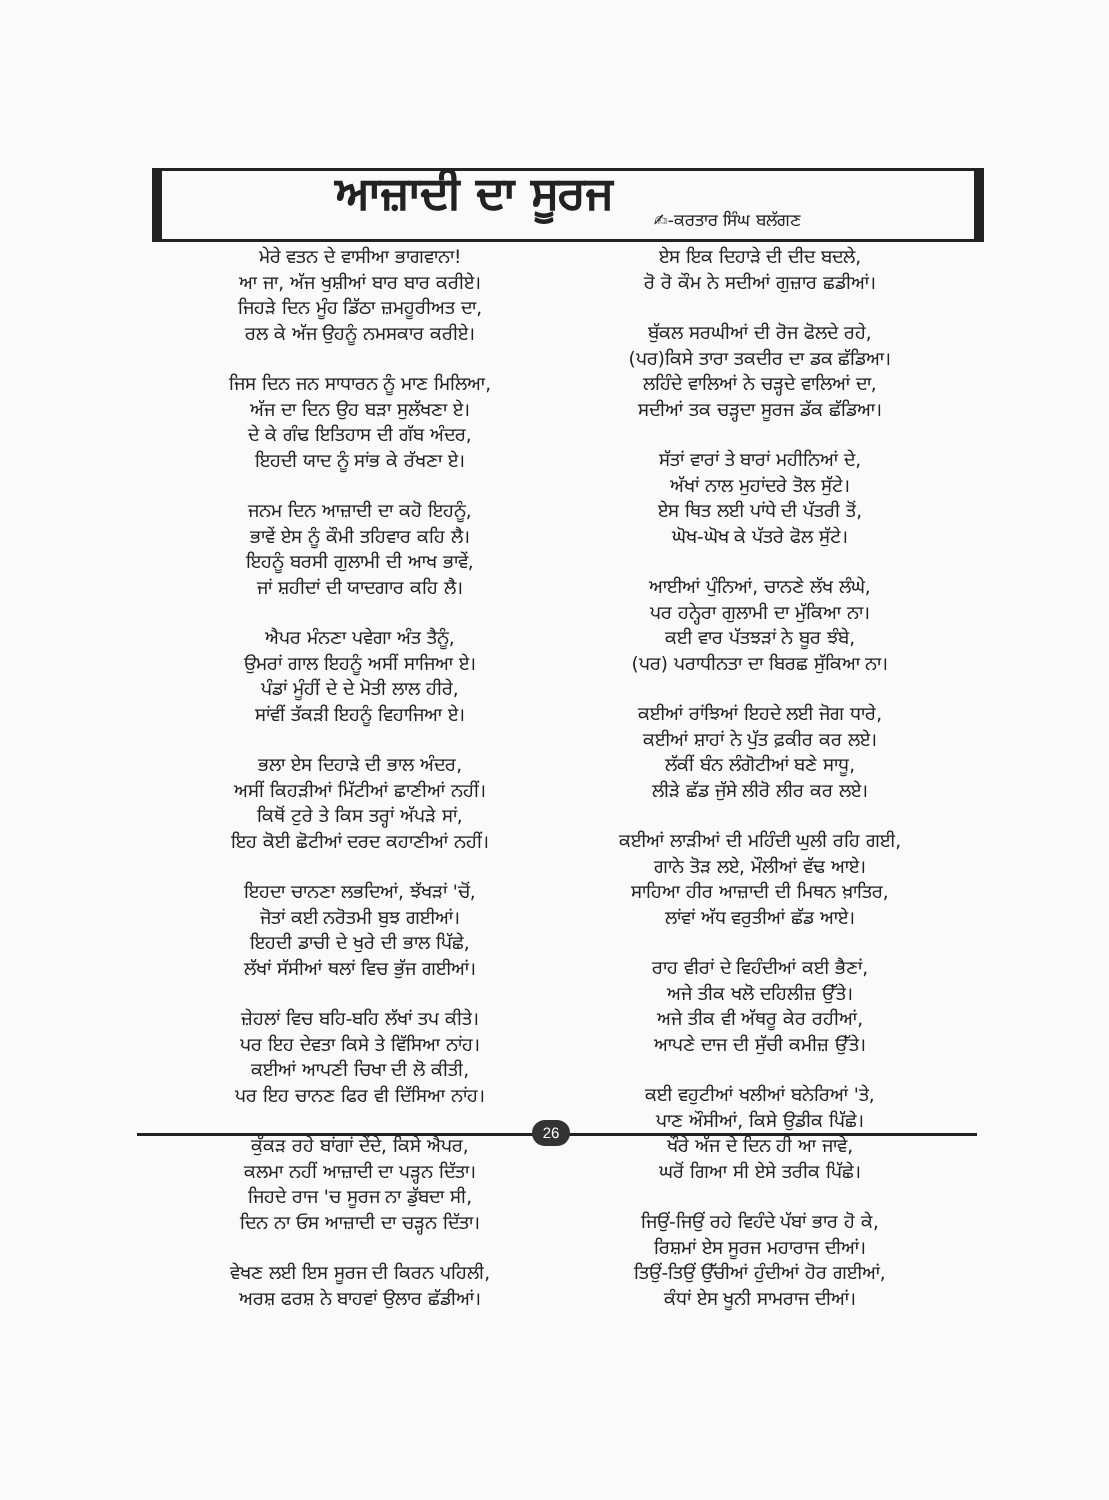ਆਜ਼ਾਦੀ ਦਾ ਸੂਰਜ
✍-ਕਰਤਾਰ ਸਿੰਘ ਬਲੱਗਣ
ਮੇਰੇ ਵਤਨ ਦੇ ਵਾਸੀਆ ਭਾਗਵਾਨਾ!
ਆ ਜਾ, ਅੱਜ ਖੁਸ਼ੀਆਂ ਬਾਰ ਬਾਰ ਕਰੀਏ।
ਜਿਹੜੇ ਦਿਨ ਮੂੰਹ ਡਿੱਠਾ ਜ਼ਮਹੂਰੀਅਤ ਦਾ,
ਰਲ ਕੇ ਅੱਜ ਉਹਨੂੰ ਨਮਸਕਾਰ ਕਰੀਏ।
ਜਿਸ ਦਿਨ ਜਨ ਸਾਧਾਰਨ ਨੂੰ ਮਾਣ ਮਿਲਿਆ,
ਅੱਜ ਦਾ ਦਿਨ ਉਹ ਬੜਾ ਸੁਲੱਖਣਾ ਏ।
ਦੇ ਕੇ ਗੰਢ ਇਤਿਹਾਸ ਦੀ ਗੱਬ ਅੰਦਰ,
ਇਹਦੀ ਯਾਦ ਨੂੰ ਸਾਂਭ ਕੇ ਰੱਖਣਾ ਏ।
ਜਨਮ ਦਿਨ ਆਜ਼ਾਦੀ ਦਾ ਕਹੋ ਇਹਨੂੰ,
ਭਾਵੇਂ ਏਸ ਨੂੰ ਕੌਮੀ ਤਹਿਵਾਰ ਕਹਿ ਲੈ।
ਇਹਨੂੰ ਬਰਸੀ ਗੁਲਾਮੀ ਦੀ ਆਖ ਭਾਵੇਂ,
ਜਾਂ ਸ਼ਹੀਦਾਂ ਦੀ ਯਾਦਗਾਰ ਕਹਿ ਲੈ।
ਐਪਰ ਮੰਨਣਾ ਪਵੇਗਾ ਅੰਤ ਤੈਨੂੰ,
ਉਮਰਾਂ ਗਾਲ ਇਹਨੂੰ ਅਸੀਂ ਸਾਜਿਆ ਏ।
ਪੰਡਾਂ ਮੂੰਹੀਂ ਦੇ ਦੇ ਮੋਤੀ ਲਾਲ ਹੀਰੇ,
ਸਾਂਵੀਂ ਤੱਕੜੀ ਇਹਨੂੰ ਵਿਹਾਜਿਆ ਏ।
ਭਲਾ ਏਸ ਦਿਹਾੜੇ ਦੀ ਭਾਲ ਅੰਦਰ,
ਅਸੀਂ ਕਿਹੜੀਆਂ ਮਿੱਟੀਆਂ ਛਾਣੀਆਂ ਨਹੀਂ।
ਕਿਥੋਂ ਟੁਰੇ ਤੇ ਕਿਸ ਤਰ੍ਹਾਂ ਅੱਪੜੇ ਸਾਂ,
ਇਹ ਕੋਈ ਛੋਟੀਆਂ ਦਰਦ ਕਹਾਣੀਆਂ ਨਹੀਂ।
ਇਹਦਾ ਚਾਨਣਾ ਲਭਦਿਆਂ, ਝੱਖੜਾਂ 'ਚੋਂ,
ਜੋਤਾਂ ਕਈ ਨਰੋਤਮੀ ਬੁਝ ਗਈਆਂ।
ਇਹਦੀ ਡਾਚੀ ਦੇ ਖੁਰੇ ਦੀ ਭਾਲ ਪਿੱਛੇ,
ਲੱਖਾਂ ਸੱਸੀਆਂ ਥਲਾਂ ਵਿਚ ਭੁੱਜ ਗਈਆਂ।
ਜ਼ੇਹਲਾਂ ਵਿਚ ਬਹਿ-ਬਹਿ ਲੱਖਾਂ ਤਪ ਕੀਤੇ।
ਪਰ ਇਹ ਦੇਵਤਾ ਕਿਸੇ ਤੇ ਵਿੱਸਿਆ ਨਾਂਹ।
ਕਈਆਂ ਆਪਣੀ ਚਿਖਾ ਦੀ ਲੋ ਕੀਤੀ,
ਪਰ ਇਹ ਚਾਨਣ ਫਿਰ ਵੀ ਦਿੱਸਿਆ ਨਾਂਹ।
ਕੁੱਕੜ ਰਹੇ ਬਾਂਗਾਂ ਦੇਂਦੇ, ਕਿਸੇ ਐਪਰ,
ਕਲਮਾ ਨਹੀਂ ਆਜ਼ਾਦੀ ਦਾ ਪੜ੍ਹਨ ਦਿੱਤਾ।
ਜਿਹਦੇ ਰਾਜ 'ਚ ਸੂਰਜ ਨਾ ਡੁੱਬਦਾ ਸੀ,
ਦਿਨ ਨਾ ਓਸ ਆਜ਼ਾਦੀ ਦਾ ਚੜ੍ਹਨ ਦਿੱਤਾ।
ਵੇਖਣ ਲਈ ਇਸ ਸੂਰਜ ਦੀ ਕਿਰਨ ਪਹਿਲੀ,
ਅਰਸ਼ ਫਰਸ਼ ਨੇ ਬਾਹਵਾਂ ਉਲਾਰ ਛੱਡੀਆਂ।
ਏਸ ਇਕ ਦਿਹਾੜੇ ਦੀ ਦੀਦ ਬਦਲੇ,
ਰੋ ਰੋ ਕੌਮ ਨੇ ਸਦੀਆਂ ਗੁਜ਼ਾਰ ਛਡੀਆਂ।
ਬੁੱਕਲ ਸਰਘੀਆਂ ਦੀ ਰੋਜ ਫੋਲਦੇ ਰਹੇ,
(ਪਰ)ਕਿਸੇ ਤਾਰਾ ਤਕਦੀਰ ਦਾ ਡਕ ਛੱਡਿਆ।
ਲਹਿੰਦੇ ਵਾਲਿਆਂ ਨੇ ਚੜ੍ਹਦੇ ਵਾਲਿਆਂ ਦਾ,
ਸਦੀਆਂ ਤਕ ਚੜ੍ਹਦਾ ਸੂਰਜ ਡੱਕ ਛੱਡਿਆ।
ਸੱਤਾਂ ਵਾਰਾਂ ਤੇ ਬਾਰਾਂ ਮਹੀਨਿਆਂ ਦੇ,
ਅੱਖਾਂ ਨਾਲ ਮੁਹਾਂਦਰੇ ਤੋਲ ਸੁੱਟੇ।
ਏਸ ਥਿਤ ਲਈ ਪਾਂਧੇ ਦੀ ਪੱਤਰੀ ਤੋਂ,
ਘੋਖ-ਘੋਖ ਕੇ ਪੱਤਰੇ ਫੋਲ ਸੁੱਟੇ।
ਆਈਆਂ ਪੁੰਨਿਆਂ, ਚਾਨਣੇ ਲੱਖ ਲੰਘੇ,
ਪਰ ਹਨ੍ਹੇਰਾ ਗੁਲਾਮੀ ਦਾ ਮੁੱਕਿਆ ਨਾ।
ਕਈ ਵਾਰ ਪੱਤਝੜਾਂ ਨੇ ਬੂਰ ਝੰਬੇ,
(ਪਰ) ਪਰਾਧੀਨਤਾ ਦਾ ਬਿਰਛ ਸੁੱਕਿਆ ਨਾ।
ਕਈਆਂ ਰਾਂਝਿਆਂ ਇਹਦੇ ਲਈ ਜੋਗ ਧਾਰੇ,
ਕਈਆਂ ਸ਼ਾਹਾਂ ਨੇ ਪੁੱਤ ਫ਼ਕੀਰ ਕਰ ਲਏ।
ਲੱਕੀਂ ਬੰਨ ਲੰਗੋਟੀਆਂ ਬਣੇ ਸਾਧੂ,
ਲੀੜੇ ਛੱਡ ਜੁੱਸੇ ਲੀਰੋ ਲੀਰ ਕਰ ਲਏ।
ਕਈਆਂ ਲਾੜੀਆਂ ਦੀ ਮਹਿੰਦੀ ਘੁਲੀ ਰਹਿ ਗਈ,
ਗਾਨੇ ਤੋੜ ਲਏ, ਮੌਲੀਆਂ ਵੱਢ ਆਏ।
ਸਾਹਿਆ ਹੀਰ ਆਜ਼ਾਦੀ ਦੀ ਮਿਥਨ ਖ਼ਾਤਿਰ,
ਲਾਂਵਾਂ ਅੱਧ ਵਰੁਤੀਆਂ ਛੱਡ ਆਏ।
ਰਾਹ ਵੀਰਾਂ ਦੇ ਵਿਹੰਦੀਆਂ ਕਈ ਭੈਣਾਂ,
ਅਜੇ ਤੀਕ ਖਲੋ ਦਹਿਲੀਜ਼ ਉੱਤੇ।
ਅਜੇ ਤੀਕ ਵੀ ਅੱਥਰੂ ਕੇਰ ਰਹੀਆਂ,
ਆਪਣੇ ਦਾਜ ਦੀ ਸੁੱਚੀ ਕਮੀਜ਼ ਉੱਤੇ।
ਕਈ ਵਹੁਟੀਆਂ ਖਲੀਆਂ ਬਨੇਰਿਆਂ 'ਤੇ,
ਪਾਣ ਔਸੀਆਂ, ਕਿਸੇ ਉਡੀਕ ਪਿੱਛੇ।
ਖੌਰੇ ਅੱਜ ਦੇ ਦਿਨ ਹੀ ਆ ਜਾਵੇ,
ਘਰੋਂ ਗਿਆ ਸੀ ਏਸੇ ਤਰੀਕ ਪਿੱਛੇ।
ਜਿਉਂ-ਜਿਉਂ ਰਹੇ ਵਿਹੰਦੇ ਪੱਬਾਂ ਭਾਰ ਹੋ ਕੇ,
ਰਿਸ਼ਮਾਂ ਏਸ ਸੂਰਜ ਮਹਾਰਾਜ ਦੀਆਂ।
ਤਿਉਂ-ਤਿਉਂ ਉੱਚੀਆਂ ਹੁੰਦੀਆਂ ਹੋਰ ਗਈਆਂ,
ਕੰਧਾਂ ਏਸ ਖੂਨੀ ਸਾਮਰਾਜ ਦੀਆਂ।
26